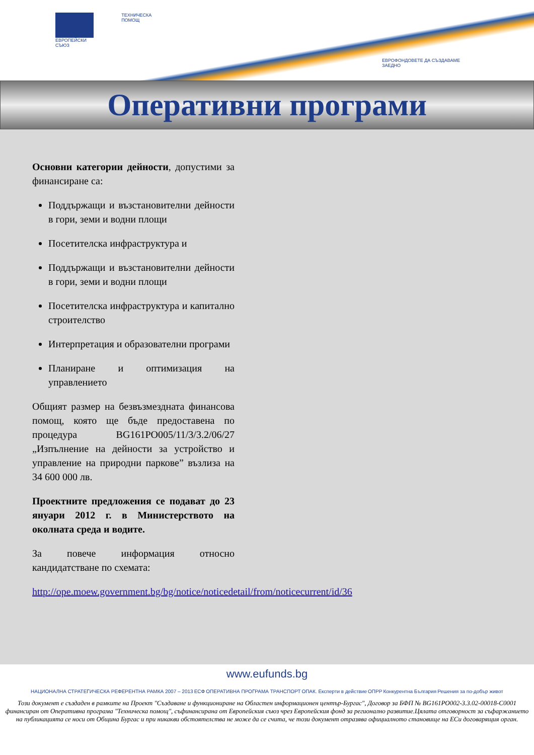ЕВРОПЕЙСКИ СЪЮЗ ТЕХНИЧЕСКА ПОМОЩ
ЕВРОФОНДОВЕТЕ ДА СЪЗДАВАМЕ ЗАЕДНО
Оперативни програми
Основни категории дейности, допустими за финансиране са:
Поддържащи и възстановителни дейности в гори, земи и водни площи
Посетителска инфраструктура и
Поддържащи и възстановителни дейности в гори, земи и водни площи
Посетителска инфраструктура и капитално строителство
Интерпретация и образователни програми
Планиране и оптимизация на управлението
Общият размер на безвъзмездната финансова помощ, която ще бъде предоставена по процедура BG161PO005/11/3/3.2/06/27 „Изпълнение на дейности за устройство и управление на природни паркове” възлиза на 34 600 000 лв.
Проектните предложения се подават до 23 януари 2012 г. в Министерството на околната среда и водите.
За повече информация относно кандидатстване по схемата:
http://ope.moew.government.bg/bg/notice/noticedetail/from/noticecurrent/id/36
www.eufunds.bg
НАЦИОНАЛНА СТРАТЕГИЧЕСКА РЕФЕРЕНТНА РАМКА 2007 – 2013 ЕСФ ОПЕРАТИВНА ПРОГРАМА ТРАНСПОРТ ОПАК. Експерти в действие ОПРР Конкурентна България Решения за по-добър живот
Този документ е създаден в рамките на Проект "Създаване и функциониране на Областен информационен център-Бургас", Договор за БФП № BG161PO002-3.3.02-00018-C0001 финансиран от Оперативна програма "Техническа помощ", съфинансирана от Европейския съюз чрез Европейския фонд за регионално развитие.Цялата отговорност за съфаржанието на публикацията се носи от Община Бургас и при никакви обстоятелства не може да се счита, че този документ отразява официалното становище на ЕСи договарящия орган.